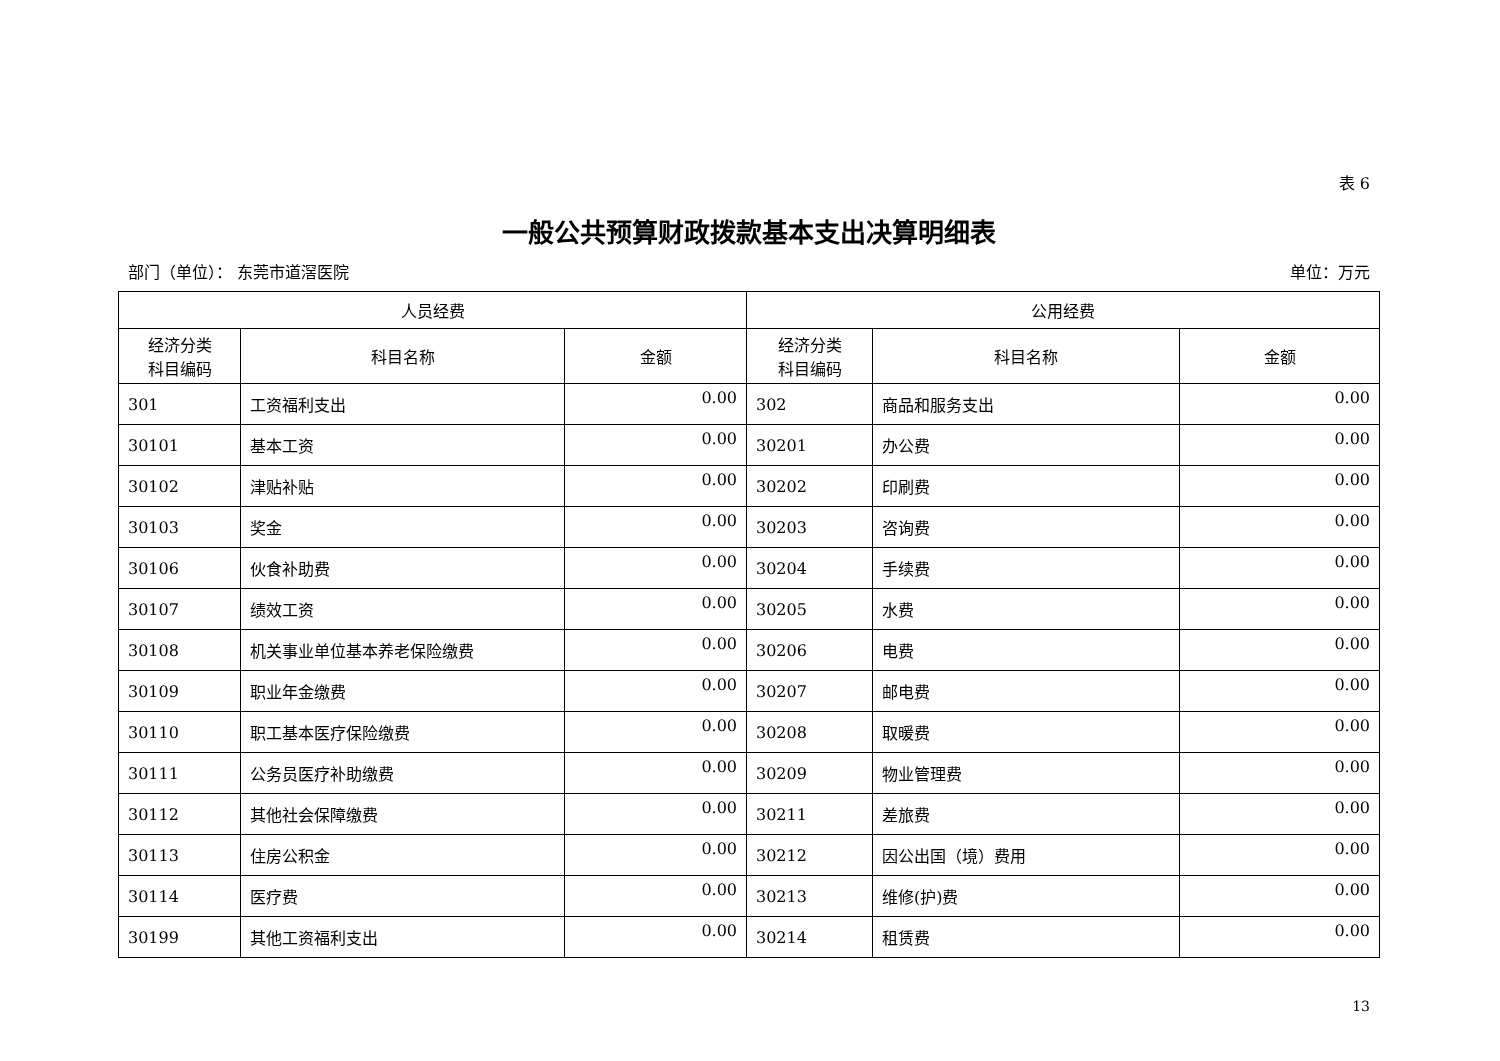表 6
一般公共预算财政拨款基本支出决算明细表
部门（单位）： 东莞市道滘医院 单位：万元
| 人员经费 | | | 公用经费 | | |
| --- | --- | --- | --- | --- | --- |
| 经济分类 科目编码 | 科目名称 | 金额 | 经济分类 科目编码 | 科目名称 | 金额 |
| 301 | 工资福利支出 | 0.00 | 302 | 商品和服务支出 | 0.00 |
| 30101 | 基本工资 | 0.00 | 30201 | 办公费 | 0.00 |
| 30102 | 津贴补贴 | 0.00 | 30202 | 印刷费 | 0.00 |
| 30103 | 奖金 | 0.00 | 30203 | 咨询费 | 0.00 |
| 30106 | 伙食补助费 | 0.00 | 30204 | 手续费 | 0.00 |
| 30107 | 绩效工资 | 0.00 | 30205 | 水费 | 0.00 |
| 30108 | 机关事业单位基本养老保险缴费 | 0.00 | 30206 | 电费 | 0.00 |
| 30109 | 职业年金缴费 | 0.00 | 30207 | 邮电费 | 0.00 |
| 30110 | 职工基本医疗保险缴费 | 0.00 | 30208 | 取暖费 | 0.00 |
| 30111 | 公务员医疗补助缴费 | 0.00 | 30209 | 物业管理费 | 0.00 |
| 30112 | 其他社会保障缴费 | 0.00 | 30211 | 差旅费 | 0.00 |
| 30113 | 住房公积金 | 0.00 | 30212 | 因公出国（境）费用 | 0.00 |
| 30114 | 医疗费 | 0.00 | 30213 | 维修(护)费 | 0.00 |
| 30199 | 其他工资福利支出 | 0.00 | 30214 | 租赁费 | 0.00 |
13